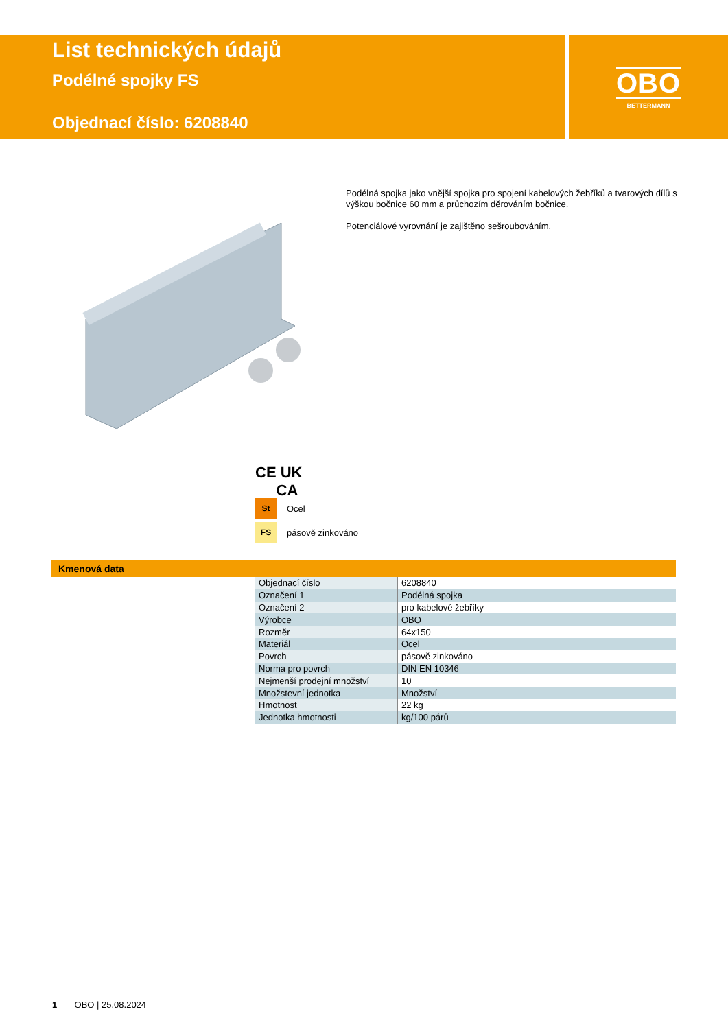List technických údajů
Podélné spojky FS
Objednací číslo: 6208840
OBO
BETTERMANN
Podélná spojka jako vnější spojka pro spojení kabelových žebříků a tvarových dílů s výškou bočnice 60 mm a průchozím děrováním bočnice.
Potenciálové vyrovnání je zajištěno sešroubováním.
CE UK
CA
St Ocel
FS pásově zinkováno
Kmenová data
| Objednací číslo | 6208840 |
| Označení 1 | Podélná spojka |
| Označení 2 | pro kabelové žebříky |
| Výrobce | OBO |
| Rozměr | 64x150 |
| Materiál | Ocel |
| Povrch | pásově zinkováno |
| Norma pro povrch | DIN EN 10346 |
| Nejmenší prodejní množství | 10 |
| Množstevní jednotka | Množství |
| Hmotnost | 22 kg |
| Jednotka hmotnosti | kg/100 párů |
1 OBO | 25.08.2024